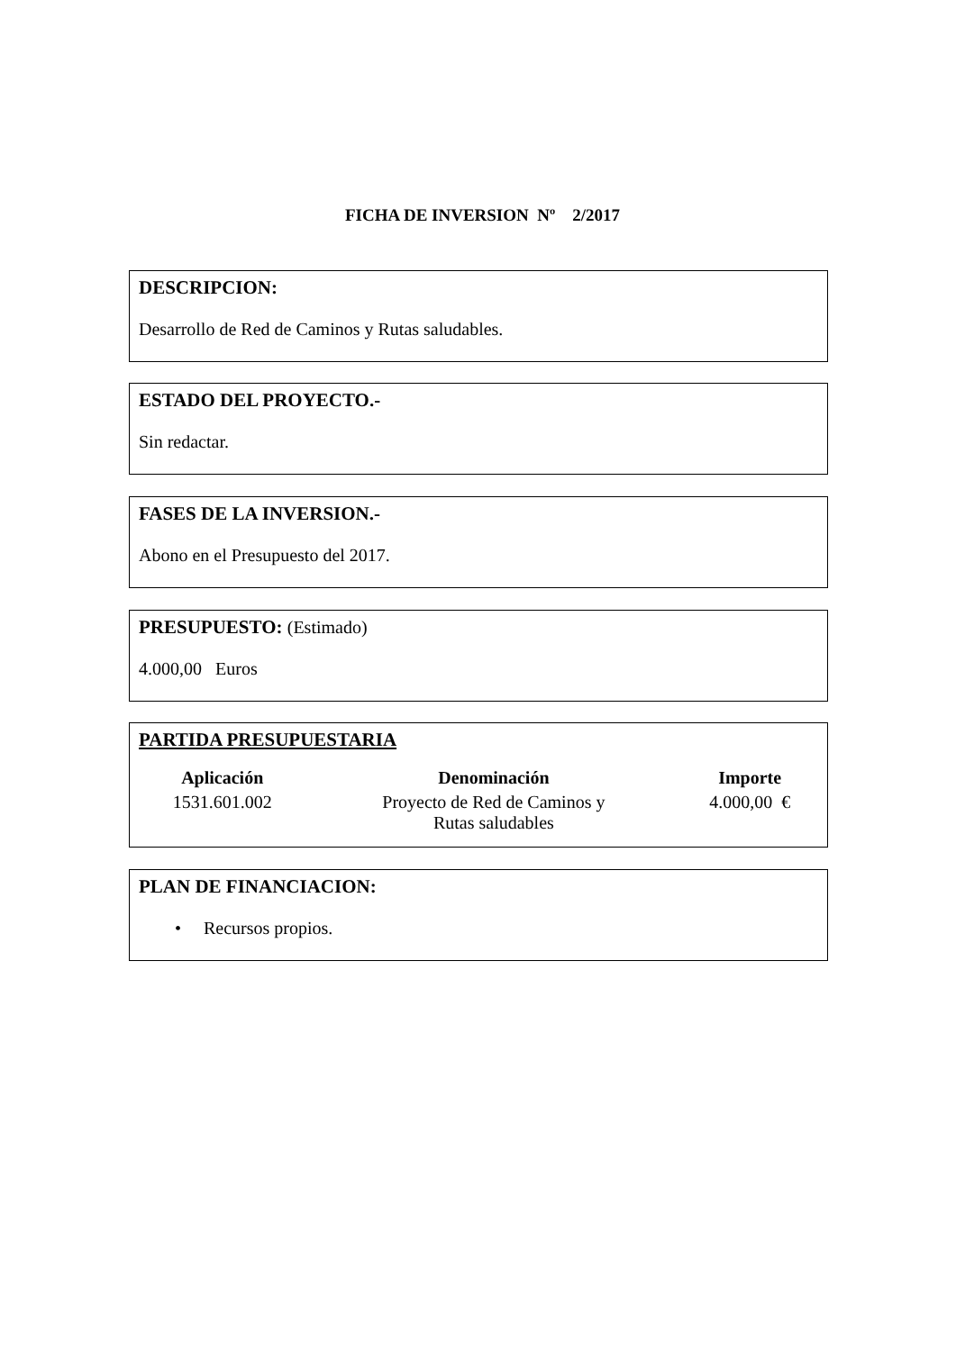FICHA DE INVERSION Nº 2/2017
DESCRIPCION:
Desarrollo de Red de Caminos y Rutas saludables.
ESTADO DEL PROYECTO.-
Sin redactar.
FASES DE LA INVERSION.-
Abono en el Presupuesto del 2017.
PRESUPUESTO: (Estimado)
4.000,00 Euros
PARTIDA PRESUPUESTARIA
| Aplicación | Denominación | Importe |
| --- | --- | --- |
| 1531.601.002 | Proyecto de Red de Caminos y Rutas saludables | 4.000,00 € |
PLAN DE FINANCIACION:
• Recursos propios.